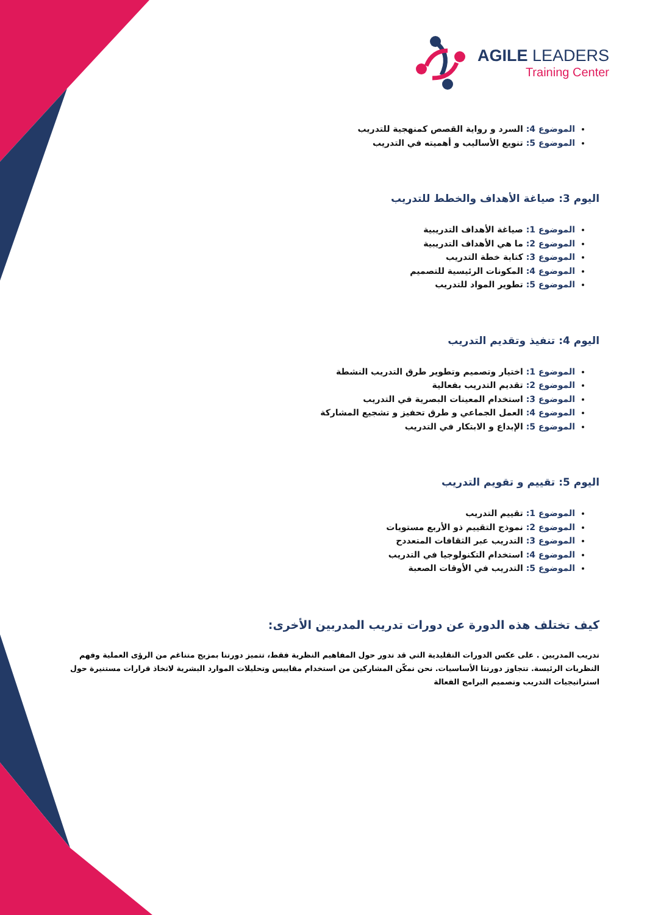AGILE LEADERS
Training Center
الموضوع 4: السرد و رواية القصص كمنهجية للتدريب
الموضوع 5: تنويع الأساليب و أهميته في التدريب
اليوم 3: صياغة الأهداف والخطط للتدريب
الموضوع 1: صياغة الأهداف التدريبية
الموضوع 2: ما هي الأهداف التدريبية
الموضوع 3: كتابة خطة التدريب
الموضوع 4: المكونات الرئيسية للتصميم
الموضوع 5: تطوير المواد للتدريب
اليوم 4: تنفيذ وتقديم التدريب
الموضوع 1: اختيار وتصميم وتطوير طرق التدريب النشطة
الموضوع 2: تقديم التدريب بفعالية
الموضوع 3: استخدام المعينات البصرية في التدريب
الموضوع 4: العمل الجماعي و طرق تحفيز و تشجيع المشاركة
الموضوع 5: الإبداع و الابتكار في التدريب
اليوم 5: تقييم و تقويم التدريب
الموضوع 1: تقييم التدريب
الموضوع 2: نموذج التقييم ذو الأربع مستويات
الموضوع 3: التدريب عبر الثقافات المتعددح
الموضوع 4: استخدام التكنولوجيا في التدريب
الموضوع 5: التدريب في الأوقات الصعبة
كيف تختلف هذه الدورة عن دورات تدريب المدربين الأخرى:
تدريب المدربين . على عكس الدورات التقليدية التي قد تدور حول المفاهيم النظرية فقط، تتميز دورتنا بمزيج متناغم من الرؤى العملية وفهم النظريات الرئيسة. تتجاوز دورتنا الأساسيات. نحن نمكّن المشاركين من استخدام مقاييس وتحليلات الموارد البشرية لاتخاذ قرارات مستنيرة حول استراتيجيات التدريب وتصميم البرامج الفعالة